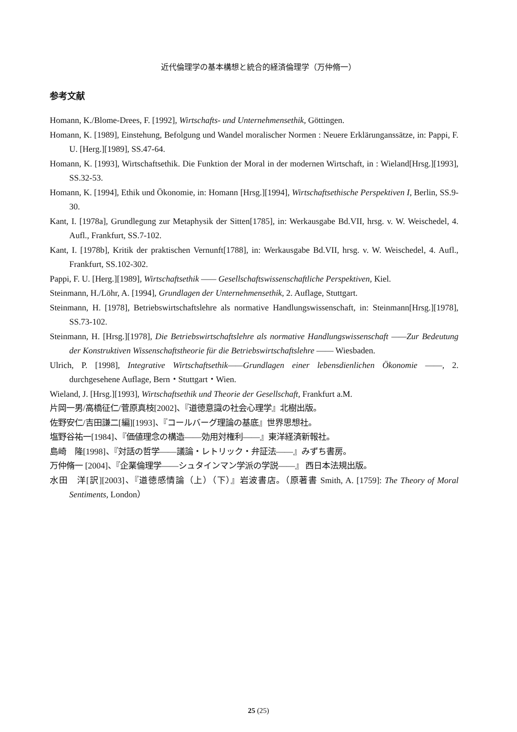近代倫理学の基本構想と統合的経済倫理学（万仲脩一）
参考文献
Homann, K./Blome-Drees, F. [1992], Wirtschafts- und Unternehmensethik, Göttingen.
Homann, K. [1989], Einstehung, Befolgung und Wandel moralischer Normen : Neuere Erklärunganssätze, in: Pappi, F. U. [Herg.][1989], SS.47-64.
Homann, K. [1993], Wirtschaftsethik. Die Funktion der Moral in der modernen Wirtschaft, in : Wieland[Hrsg.][1993], SS.32-53.
Homann, K. [1994], Ethik und Ökonomie, in: Homann [Hrsg.][1994], Wirtschaftsethische Perspektiven I, Berlin, SS.9-30.
Kant, I. [1978a], Grundlegung zur Metaphysik der Sitten[1785], in: Werkausgabe Bd.VII, hrsg. v. W. Weischedel, 4. Aufl., Frankfurt, SS.7-102.
Kant, I. [1978b], Kritik der praktischen Vernunft[1788], in: Werkausgabe Bd.VII, hrsg. v. W. Weischedel, 4. Aufl., Frankfurt, SS.102-302.
Pappi, F. U. [Herg.][1989], Wirtschaftsethik —— Gesellschaftswissenschaftliche Perspektiven, Kiel.
Steinmann, H./Löhr, A. [1994], Grundlagen der Unternehmensethik, 2. Auflage, Stuttgart.
Steinmann, H. [1978], Betriebswirtschaftslehre als normative Handlungswissenschaft, in: Steinmann[Hrsg.][1978], SS.73-102.
Steinmann, H. [Hrsg.][1978], Die Betriebswirtschaftslehre als normative Handlungswissenschaft ——Zur Bedeutung der Konstruktiven Wissenschaftstheorie für die Betriebswirtschaftslehre —— Wiesbaden.
Ulrich, P. [1998], Integrative Wirtschaftsethik——Grundlagen einer lebensdienlichen Ökonomie ——, 2. durchgesehene Auflage, Bern・Stuttgart・Wien.
Wieland, J. [Hrsg.][1993], Wirtschaftsethik und Theorie der Gesellschaft, Frankfurt a.M.
片岡一男/高橋征仁/菅原真枝[2002]、『道徳意識の社会心理学』北樹出版。
佐野安仁/吉田謙二[編][1993]、『コールバーグ理論の基底』世界思想社。
塩野谷祐一[1984]、『価値理念の構造——効用対権利——』東洋経済新報社。
島崎　隆[1998]、『対話の哲学——議論・レトリック・弁証法——』みずち書房。
万仲脩一 [2004]、『企業倫理学——シュタインマン学派の学説——』 西日本法規出版。
水田　洋[訳][2003]、『道徳感情論（上）（下）』岩波書店。（原著書 Smith, A. [1759]: The Theory of Moral Sentiments, London）
25 (25)